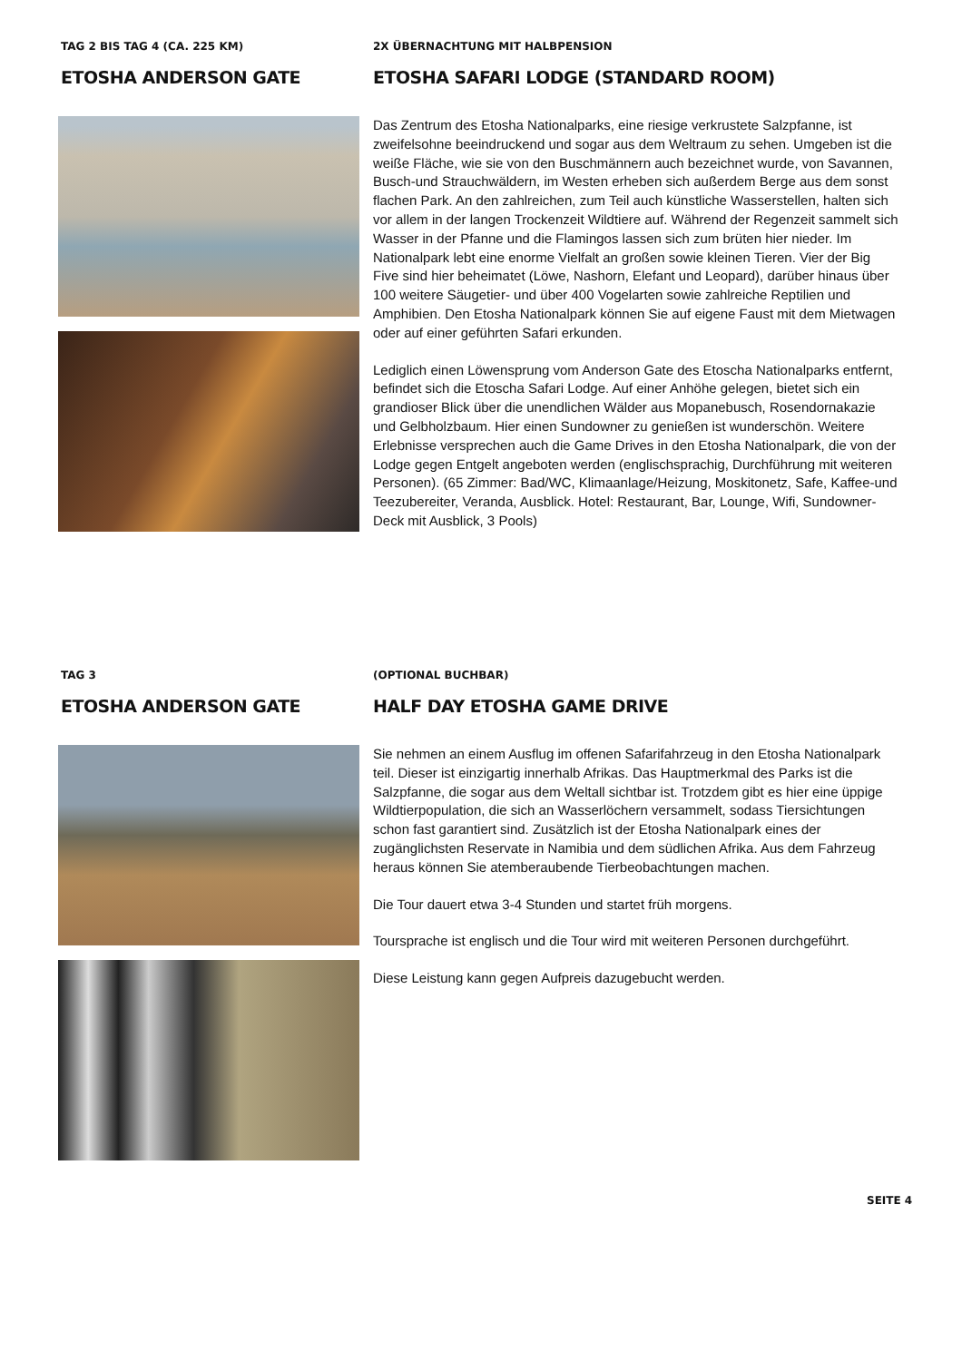TAG 2 BIS TAG 4 (CA. 225 KM)
ETOSHA ANDERSON GATE
2X ÜBERNACHTUNG MIT HALBPENSION
ETOSHA SAFARI LODGE (STANDARD ROOM)
Das Zentrum des Etosha Nationalparks, eine riesige verkrustete Salzpfanne, ist zweifelsohne beeindruckend und sogar aus dem Weltraum zu sehen. Umgeben ist die weiße Fläche, wie sie von den Buschmännern auch bezeichnet wurde, von Savannen, Busch-und Strauchwäldern, im Westen erheben sich außerdem Berge aus dem sonst flachen Park. An den zahlreichen, zum Teil auch künstliche Wasserstellen, halten sich vor allem in der langen Trockenzeit Wildtiere auf. Während der Regenzeit sammelt sich Wasser in der Pfanne und die Flamingos lassen sich zum brüten hier nieder. Im Nationalpark lebt eine enorme Vielfalt an großen sowie kleinen Tieren. Vier der Big Five sind hier beheimatet (Löwe, Nashorn, Elefant und Leopard), darüber hinaus über 100 weitere Säugetier- und über 400 Vogelarten sowie zahlreiche Reptilien und Amphibien. Den Etosha Nationalpark können Sie auf eigene Faust mit dem Mietwagen oder auf einer geführten Safari erkunden.
Lediglich einen Löwensprung vom Anderson Gate des Etoscha Nationalparks entfernt, befindet sich die Etoscha Safari Lodge. Auf einer Anhöhe gelegen, bietet sich ein grandioser Blick über die unendlichen Wälder aus Mopanebusch, Rosendornakazie und Gelbholzbaum. Hier einen Sundowner zu genießen ist wunderschön. Weitere Erlebnisse versprechen auch die Game Drives in den Etosha Nationalpark, die von der Lodge gegen Entgelt angeboten werden (englischsprachig, Durchführung mit weiteren Personen). (65 Zimmer: Bad/WC, Klimaanlage/Heizung, Moskitonetz, Safe, Kaffee-und Teezubereiter, Veranda, Ausblick. Hotel: Restaurant, Bar, Lounge, Wifi, Sundowner-Deck mit Ausblick, 3 Pools)
TAG 3
ETOSHA ANDERSON GATE
(OPTIONAL BUCHBAR)
HALF DAY ETOSHA GAME DRIVE
Sie nehmen an einem Ausflug im offenen Safarifahrzeug in den Etosha Nationalpark teil. Dieser ist einzigartig innerhalb Afrikas. Das Hauptmerkmal des Parks ist die Salzpfanne, die sogar aus dem Weltall sichtbar ist. Trotzdem gibt es hier eine üppige Wildtierpopulation, die sich an Wasserlöchern versammelt, sodass Tiersichtungen schon fast garantiert sind. Zusätzlich ist der Etosha Nationalpark eines der zugänglichsten Reservate in Namibia und dem südlichen Afrika. Aus dem Fahrzeug heraus können Sie atemberaubende Tierbeobachtungen machen.
Die Tour dauert etwa 3-4 Stunden und startet früh morgens.
Toursprache ist englisch und die Tour wird mit weiteren Personen durchgeführt.
Diese Leistung kann gegen Aufpreis dazugebucht werden.
SEITE 4